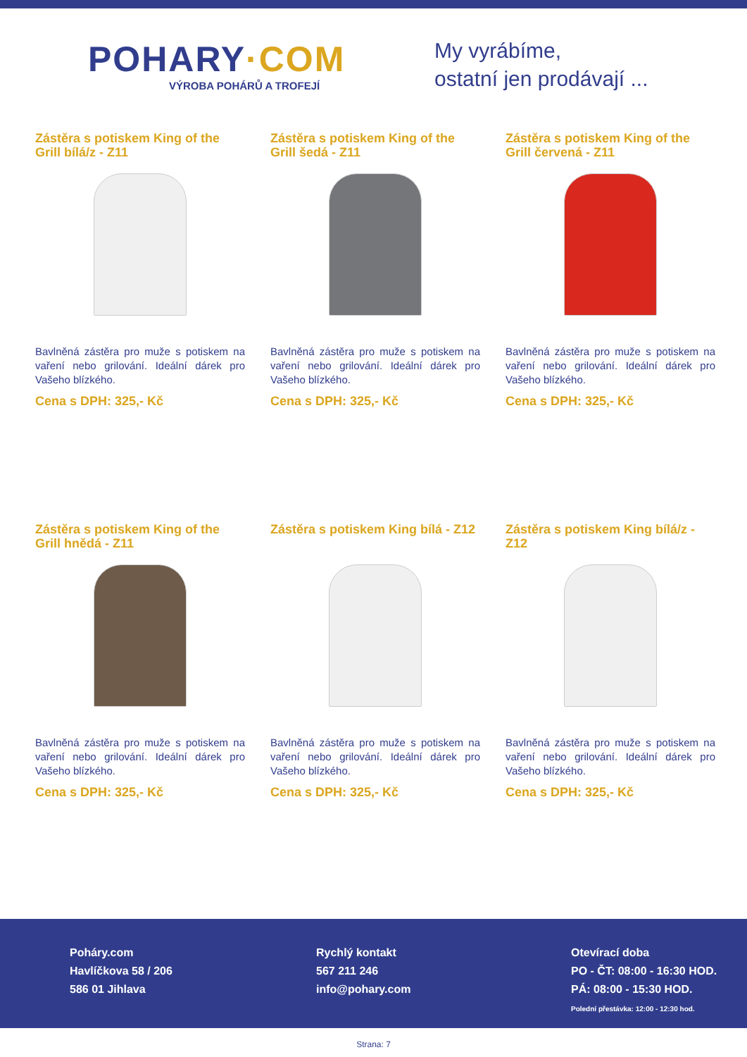POHARY·COM
VÝROBA POHÁRŮ A TROFEJÍ
My vyrábíme,
ostatní jen prodávají ...
Zástěra s potiskem King of the Grill bílá/z - Z11
Bavlněná zástěra pro muže s potiskem na vaření nebo grilování. Ideální dárek pro Vašeho blízkého.
Cena s DPH: 325,- Kč
Zástěra s potiskem King of the Grill šedá - Z11
Bavlněná zástěra pro muže s potiskem na vaření nebo grilování. Ideální dárek pro Vašeho blízkého.
Cena s DPH: 325,- Kč
Zástěra s potiskem King of the Grill červená - Z11
Bavlněná zástěra pro muže s potiskem na vaření nebo grilování. Ideální dárek pro Vašeho blízkého.
Cena s DPH: 325,- Kč
Zástěra s potiskem King of the Grill hnědá - Z11
Bavlněná zástěra pro muže s potiskem na vaření nebo grilování. Ideální dárek pro Vašeho blízkého.
Cena s DPH: 325,- Kč
Zástěra s potiskem King bílá - Z12
Bavlněná zástěra pro muže s potiskem na vaření nebo grilování. Ideální dárek pro Vašeho blízkého.
Cena s DPH: 325,- Kč
Zástěra s potiskem King bílá/z - Z12
Bavlněná zástěra pro muže s potiskem na vaření nebo grilování. Ideální dárek pro Vašeho blízkého.
Cena s DPH: 325,- Kč
Poháry.com
Havlíčkova 58 / 206
586 01 Jihlava
Rychlý kontakt
567 211 246
info@pohary.com
Otevírací doba
PO - ČT: 08:00 - 16:30 HOD.
PÁ: 08:00 - 15:30 HOD.
Polední přestávka: 12:00 - 12:30 hod.
Strana: 7